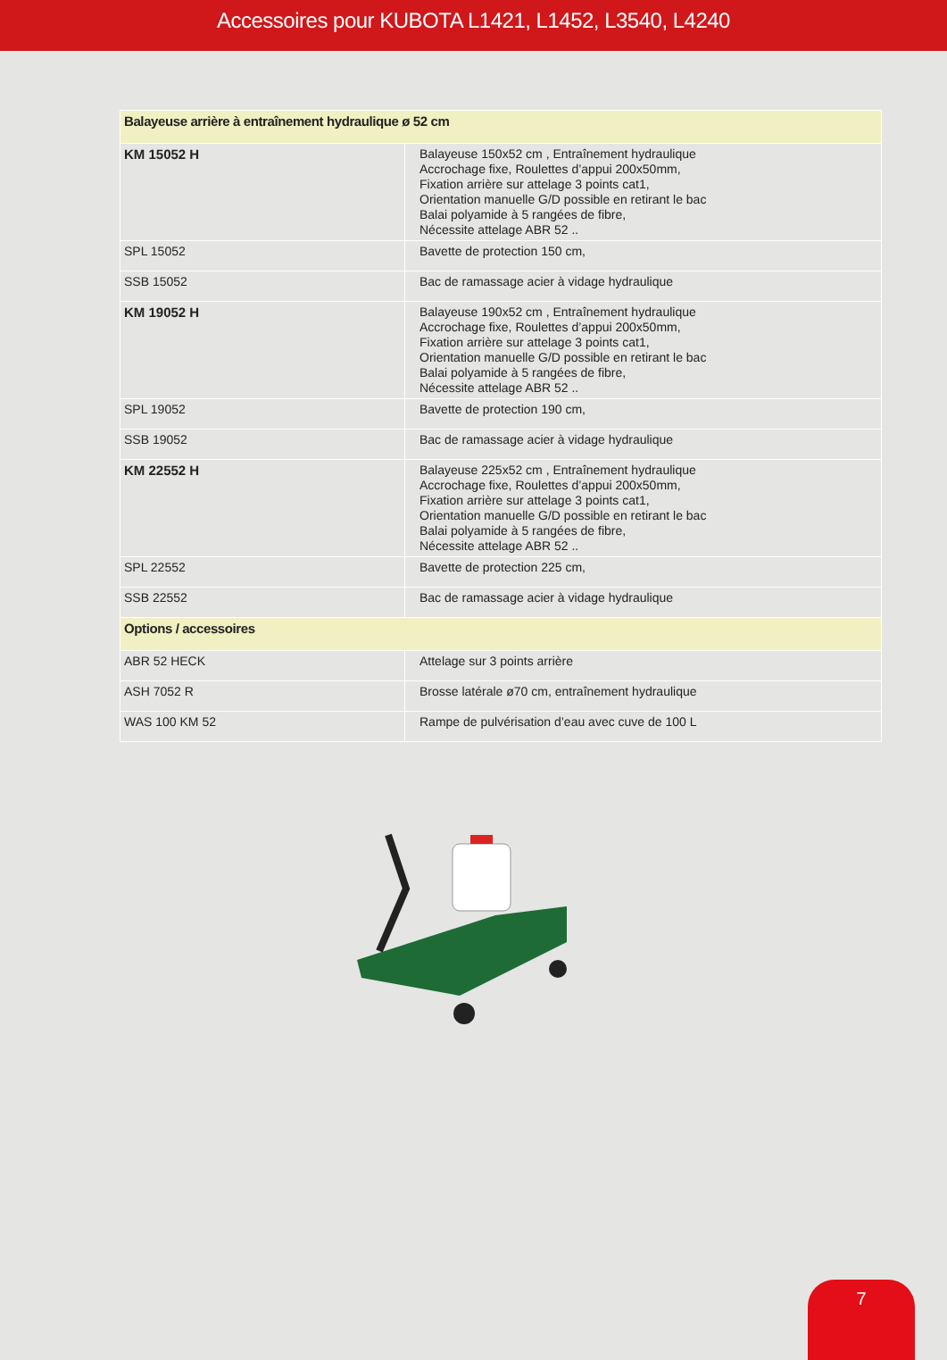Accessoires pour KUBOTA L1421, L1452, L3540, L4240
| Balayeuse arrière à entraînement hydraulique ø 52 cm | |
| --- | --- |
| KM 15052 H | Balayeuse 150x52 cm , Entraînement hydraulique Accrochage fixe, Roulettes d’appui 200x50mm, Fixation arrière sur attelage 3 points cat1, Orientation manuelle G/D possible en retirant le bac Balai polyamide à 5 rangées de fibre, Nécessite attelage ABR 52 .. |
| SPL 15052 | Bavette de protection 150 cm, |
| SSB 15052 | Bac de ramassage acier à vidage hydraulique |
| KM 19052 H | Balayeuse 190x52 cm , Entraînement hydraulique Accrochage fixe, Roulettes d’appui 200x50mm, Fixation arrière sur attelage 3 points cat1, Orientation manuelle G/D possible en retirant le bac Balai polyamide à 5 rangées de fibre, Nécessite attelage ABR 52 .. |
| SPL 19052 | Bavette de protection 190 cm, |
| SSB 19052 | Bac de ramassage acier à vidage hydraulique |
| KM 22552 H | Balayeuse 225x52 cm , Entraînement hydraulique Accrochage fixe, Roulettes d’appui 200x50mm, Fixation arrière sur attelage 3 points cat1, Orientation manuelle G/D possible en retirant le bac Balai polyamide à 5 rangées de fibre, Nécessite attelage ABR 52 .. |
| SPL 22552 | Bavette de protection 225 cm, |
| SSB 22552 | Bac de ramassage acier à vidage hydraulique |
| Options / accessoires | |
| ABR 52 HECK | Attelage sur 3 points arrière |
| ASH 7052 R | Brosse latérale ø70 cm, entraînement hydraulique |
| WAS 100 KM 52 | Rampe de pulvérisation d’eau avec cuve de 100 L |
7